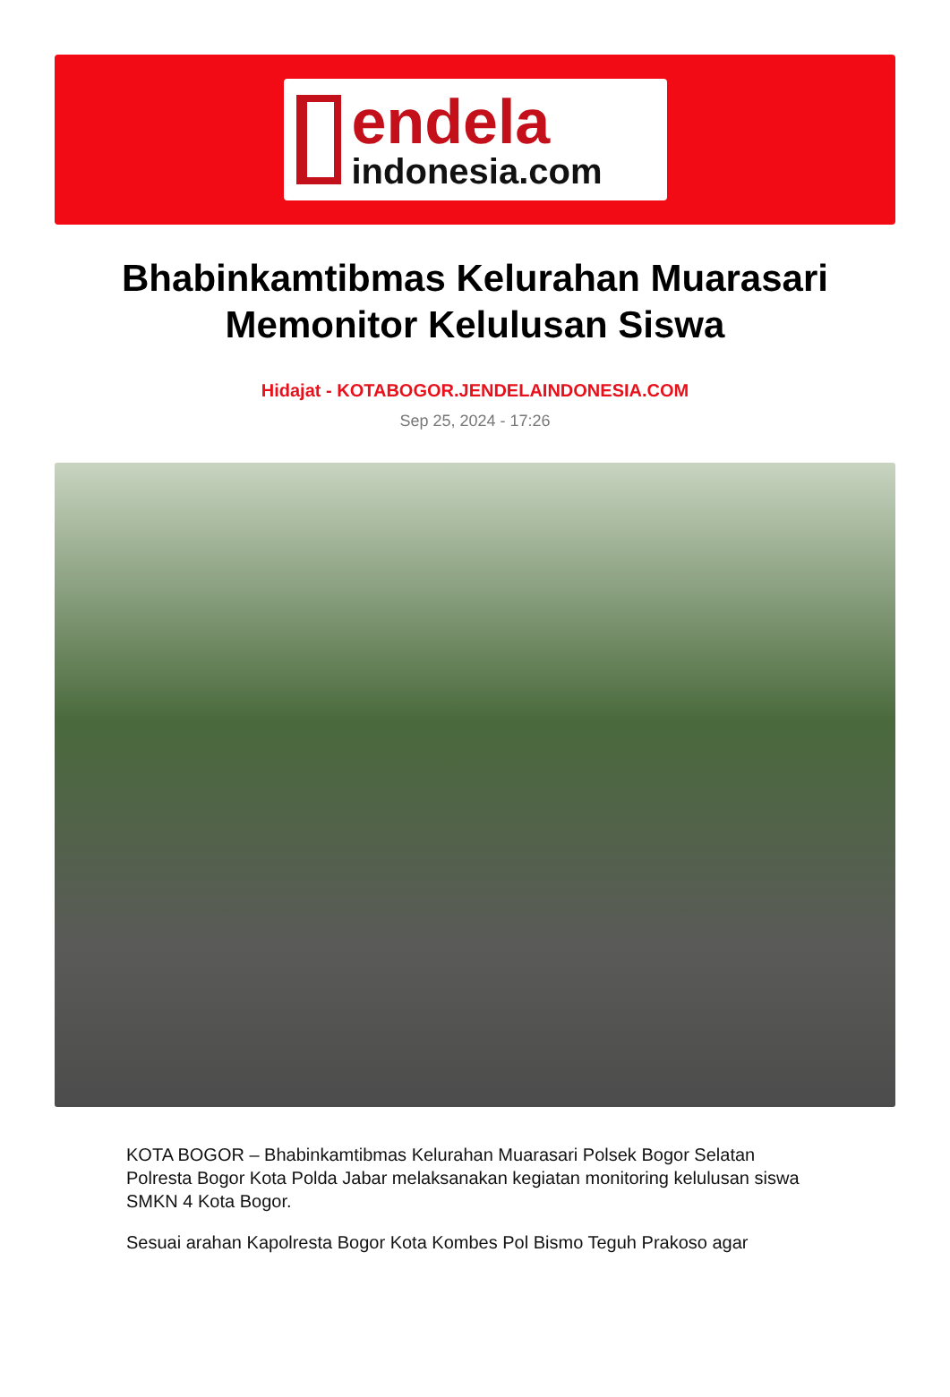endela
indonesia.com
Bhabinkamtibmas Kelurahan Muarasari Memonitor Kelulusan Siswa
Hidajat - KOTABOGOR.JENDELAINDONESIA.COM
Sep 25, 2024 - 17:26
KOTA BOGOR – Bhabinkamtibmas Kelurahan Muarasari Polsek Bogor Selatan Polresta Bogor Kota Polda Jabar melaksanakan kegiatan monitoring kelulusan siswa SMKN 4 Kota Bogor.
Sesuai arahan Kapolresta Bogor Kota Kombes Pol Bismo Teguh Prakoso agar